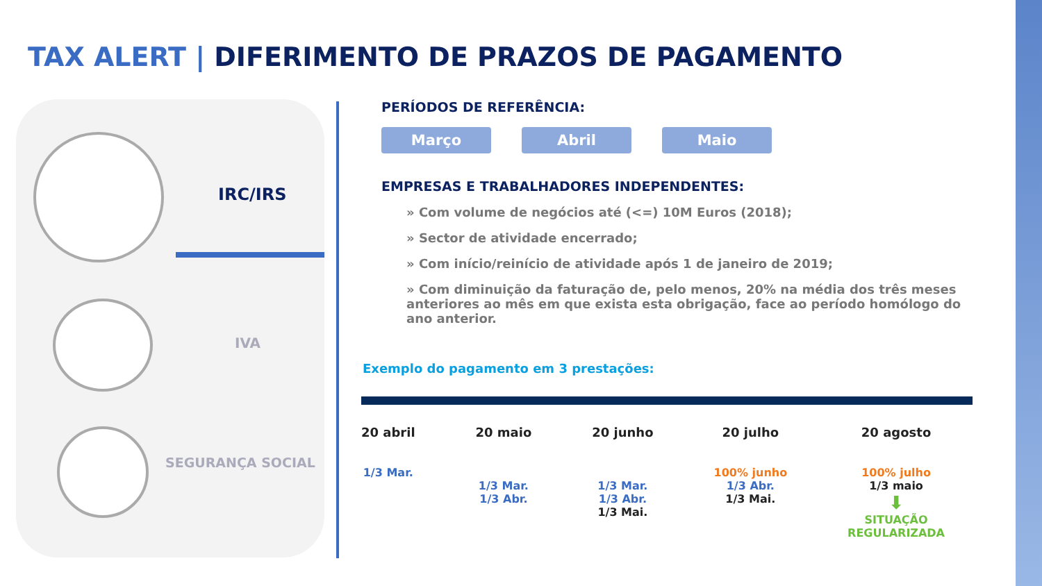TAX ALERT | DIFERIMENTO DE PRAZOS DE PAGAMENTO
IRC/IRS
IVA
SEGURANÇA SOCIAL
PERÍODOS DE REFERÊNCIA:
Março Abril Maio
EMPRESAS E TRABALHADORES INDEPENDENTES:
» Com volume de negócios até (<=) 10M Euros (2018);
» Sector de atividade encerrado;
» Com início/reinício de atividade após 1 de janeiro de 2019;
» Com diminuição da faturação de, pelo menos, 20% na média dos três meses anteriores ao mês em que exista esta obrigação, face ao período homólogo do ano anterior.
Exemplo do pagamento em 3 prestações:
20 abril
1/3 Mar.
20 maio
1/3 Mar.
1/3 Abr.
20 junho
1/3 Mar.
1/3 Abr.
1/3 Mai.
20 julho
100% junho
1/3 Abr.
1/3 Mai.
20 agosto
100% julho
1/3 maio
⬇
SITUAÇÃO
REGULARIZADA